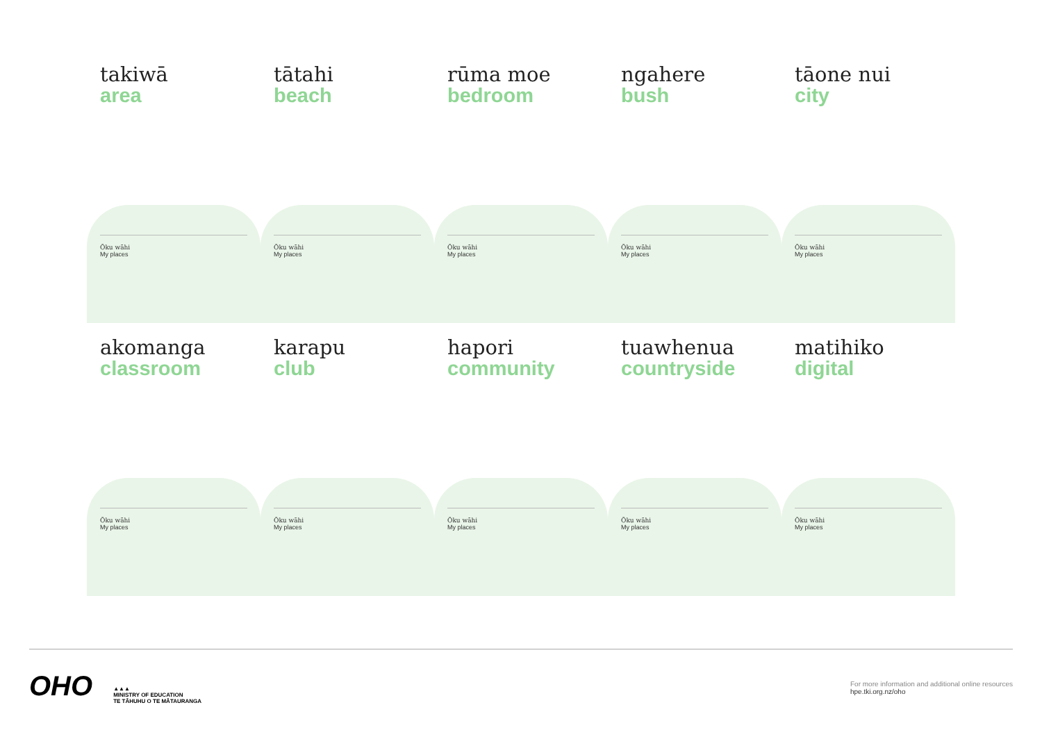takiwā
area
Ōku wāhi
My places
tātahi
beach
Ōku wāhi
My places
rūma moe
bedroom
Ōku wāhi
My places
ngahere
bush
Ōku wāhi
My places
tāone nui
city
Ōku wāhi
My places
akomanga
classroom
Ōku wāhi
My places
karapu
club
Ōku wāhi
My places
hapori
community
Ōku wāhi
My places
tuawhenua
countryside
Ōku wāhi
My places
matihiko
digital
Ōku wāhi
My places
OHO
▲▲▲
MINISTRY OF EDUCATION
TE TĀHUHU O TE MĀTAURANGA
For more information and additional online resources
hpe.tki.org.nz/oho